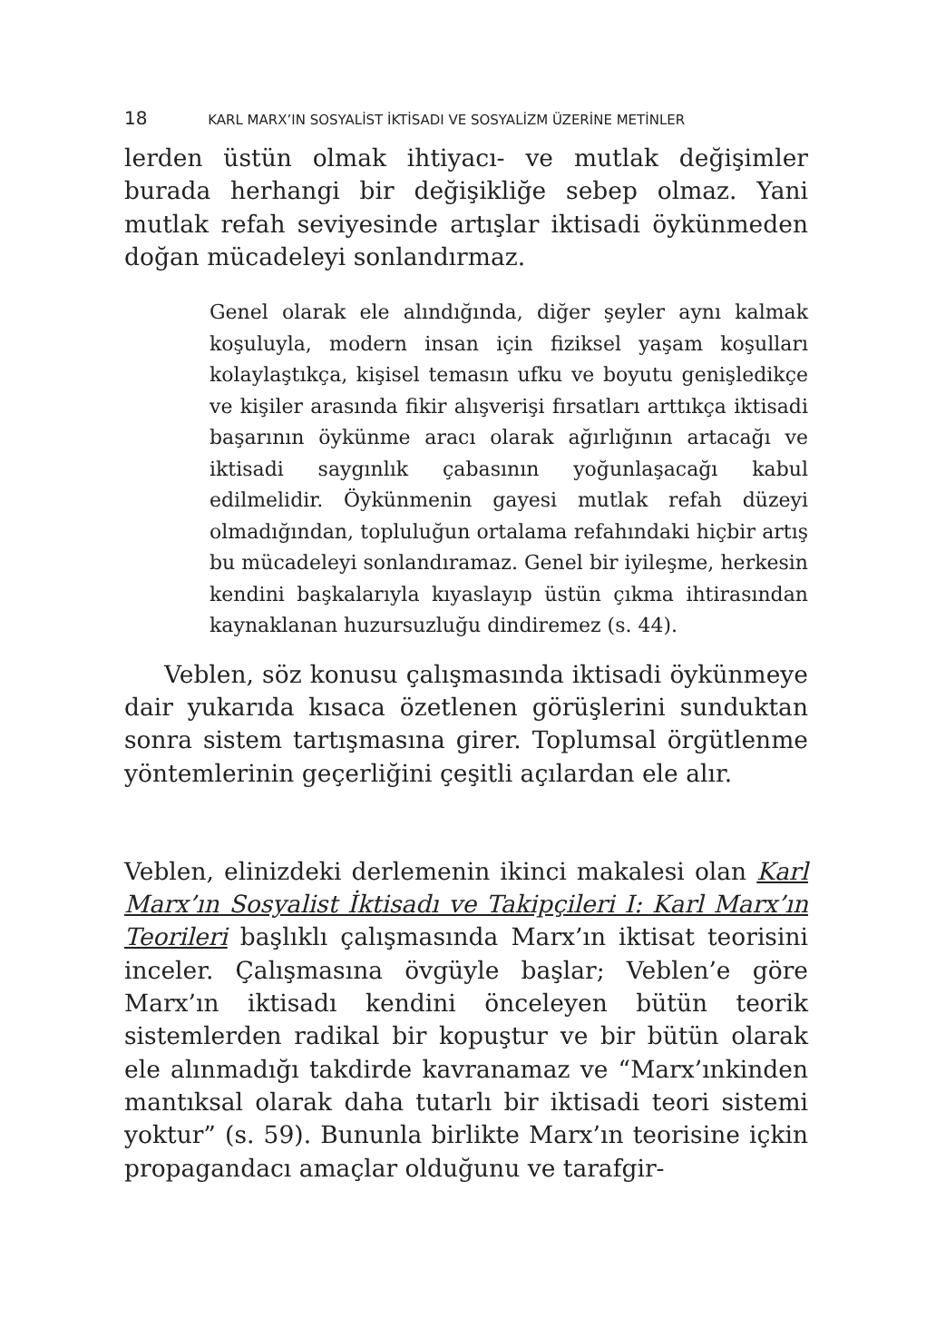18 KARL MARX’IN SOSYALİST İKTİSADI VE SOSYALİZM ÜZERİNE METİNLER
lerden üstün olmak ihtiyacı- ve mutlak değişimler burada herhangi bir değişikliğe sebep olmaz. Yani mutlak refah seviyesinde artışlar iktisadi öykünmeden doğan mücadeleyi sonlandırmaz.
Genel olarak ele alındığında, diğer şeyler aynı kalmak koşuluyla, modern insan için fiziksel yaşam koşulları kolaylaştıkça, kişisel temasın ufku ve boyutu genişledikçe ve kişiler arasında fikir alışverişi fırsatları arttıkça iktisadi başarının öykünme aracı olarak ağırlığının artacağı ve iktisadi saygınlık çabasının yoğunlaşacağı kabul edilmelidir. Öykünmenin gayesi mutlak refah düzeyi olmadığından, topluluğun ortalama refahındaki hiçbir artış bu mücadeleyi sonlandıramaz. Genel bir iyileşme, herkesin kendini başkalarıyla kıyaslayıp üstün çıkma ihtirasından kaynaklanan huzursuzluğu dindiremez (s. 44).
Veblen, söz konusu çalışmasında iktisadi öykünmeye dair yukarıda kısaca özetlenen görüşlerini sunduktan sonra sistem tartışmasına girer. Toplumsal örgütlenme yöntemlerinin geçerliğini çeşitli açılardan ele alır.
Veblen, elinizdeki derlemenin ikinci makalesi olan Karl Marx’ın Sosyalist İktisadı ve Takipçileri I: Karl Marx’ın Teorileri başlıklı çalışmasında Marx’ın iktisat teorisini inceler. Çalışmasına övgüyle başlar; Veblen’e göre Marx’ın iktisadı kendini önceleyen bütün teorik sistemlerden radikal bir kopuştur ve bir bütün olarak ele alınmadığı takdirde kavranamaz ve “Marx’ınkinden mantıksal olarak daha tutarlı bir iktisadi teori sistemi yoktur” (s. 59). Bununla birlikte Marx’ın teorisine içkin propagandacı amaçlar olduğunu ve tarafgir-